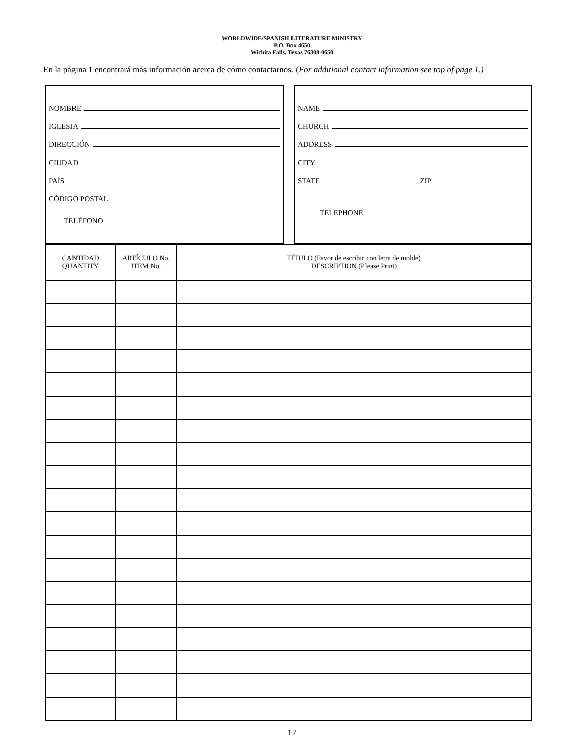WORLDWIDE/SPANISH LITERATURE MINISTRY
P.O. Box 4650
Wichita Falls, Texas 76308-0650
En la página 1 encontrará más información acerca de cómo contactarnos. (For additional contact information see top of page 1.)
NOMBRE
IGLESIA
DIRECCIÓN
CIUDAD
PAÍS
CÓDIGO POSTAL
TELÉFONO
NAME
CHURCH
ADDRESS
CITY
STATE ZIP
TELEPHONE
| CANTIDAD QUANTITY | ARTÍCULO No. ITEM No. | TÍTULO (Favor de escribir con letra de molde) DESCRIPTION (Please Print) |
| --- | --- | --- |
17